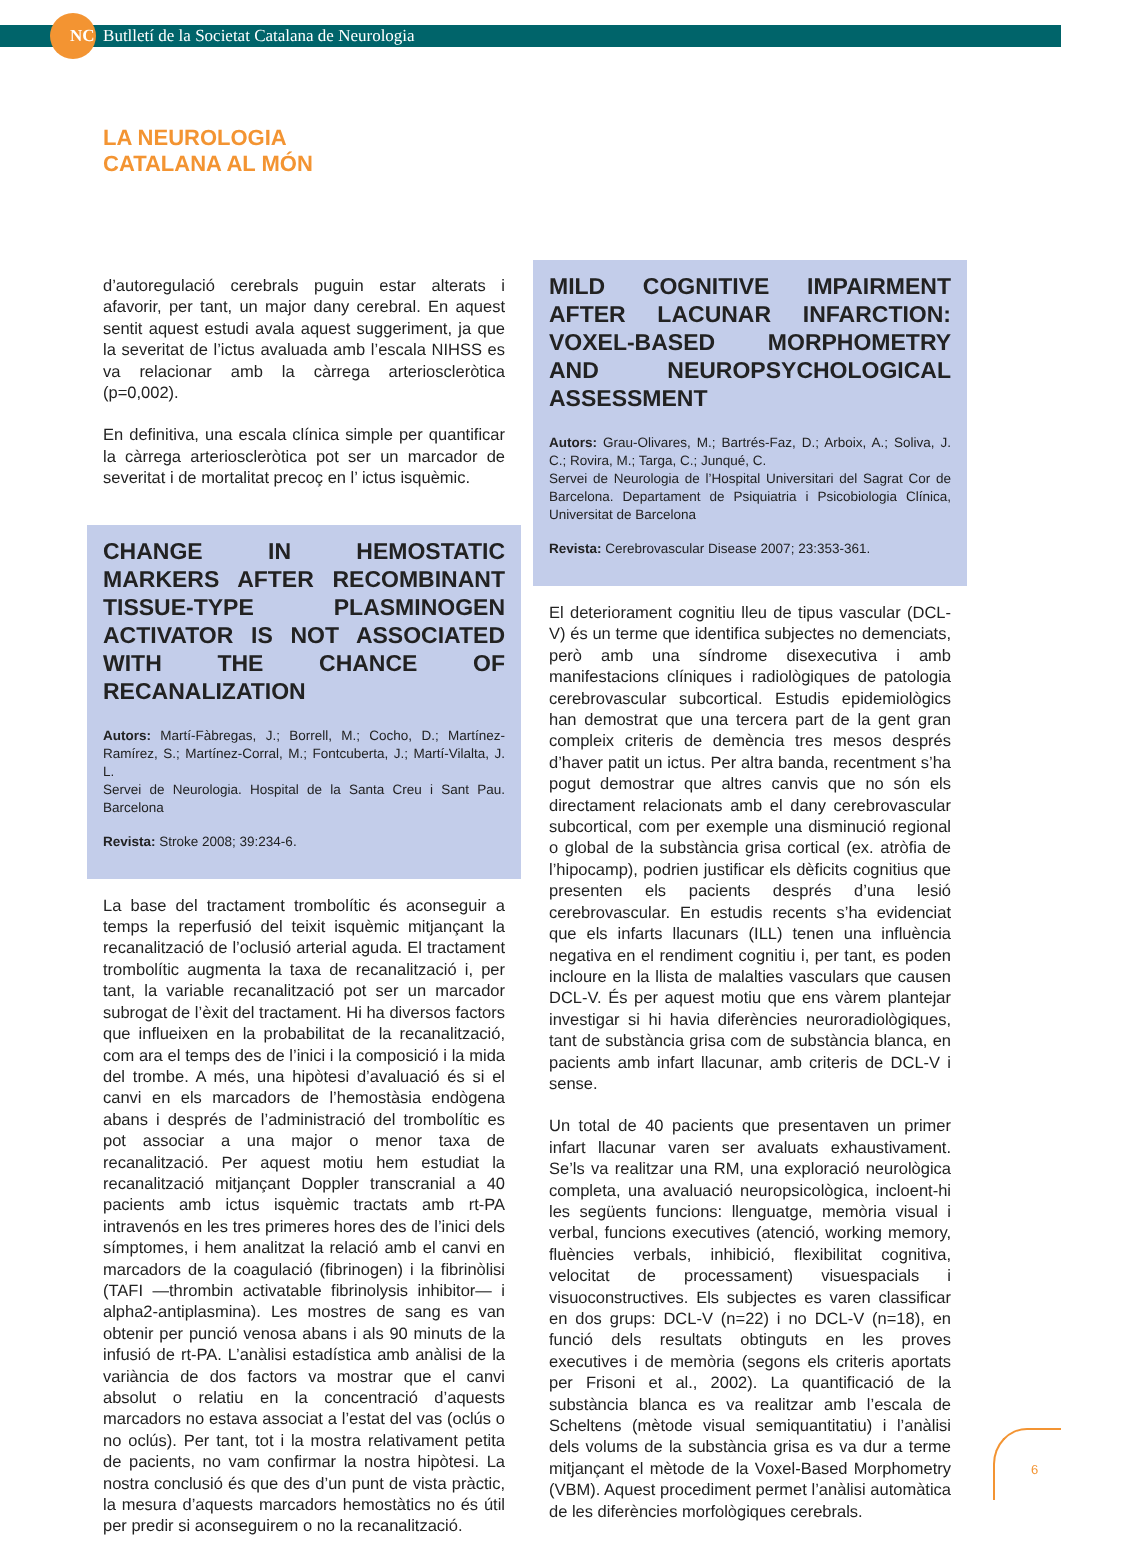NC Butlletí de la Societat Catalana de Neurologia
LA NEUROLOGIA
CATALANA AL MÓN
d’autoregulació cerebrals puguin estar alterats i afavorir, per tant, un major dany cerebral. En aquest sentit aquest estudi avala aquest suggeriment, ja que la severitat de l’ictus avaluada amb l’escala NIHSS es va relacionar amb la càrrega arterioscleròtica (p=0,002).
En definitiva, una escala clínica simple per quantificar la càrrega arterioscleròtica pot ser un marcador de severitat i de mortalitat precoç en l’ ictus isquèmic.
CHANGE IN HEMOSTATIC MARKERS AFTER RECOMBINANT TISSUE-TYPE PLASMINOGEN ACTIVATOR IS NOT ASSOCIATED WITH THE CHANCE OF RECANALIZATION
Autors: Martí-Fàbregas, J.; Borrell, M.; Cocho, D.; Martínez-Ramírez, S.; Martínez-Corral, M.; Fontcuberta, J.; Martí-Vilalta, J. L.
Servei de Neurologia. Hospital de la Santa Creu i Sant Pau. Barcelona
Revista: Stroke 2008; 39:234-6.
La base del tractament trombolític és aconseguir a temps la reperfusió del teixit isquèmic mitjançant la recanalització de l’oclusió arterial aguda. El tractament trombolític augmenta la taxa de recanalització i, per tant, la variable recanalització pot ser un marcador subrogat de l’èxit del tractament. Hi ha diversos factors que influeixen en la probabilitat de la recanalització, com ara el temps des de l’inici i la composició i la mida del trombe. A més, una hipòtesi d’avaluació és si el canvi en els marcadors de l’hemostàsia endògena abans i després de l’administració del trombolític es pot associar a una major o menor taxa de recanalització. Per aquest motiu hem estudiat la recanalització mitjançant Doppler transcranial a 40 pacients amb ictus isquèmic tractats amb rt-PA intravenós en les tres primeres hores des de l’inici dels símptomes, i hem analitzat la relació amb el canvi en marcadors de la coagulació (fibrinogen) i la fibrinòlisi (TAFI —thrombin activatable fibrinolysis inhibitor— i alpha2-antiplasmina). Les mostres de sang es van obtenir per punció venosa abans i als 90 minuts de la infusió de rt-PA. L’anàlisi estadística amb anàlisi de la variància de dos factors va mostrar que el canvi absolut o relatiu en la concentració d’aquests marcadors no estava associat a l’estat del vas (oclús o no oclús). Per tant, tot i la mostra relativament petita de pacients, no vam confirmar la nostra hipòtesi. La nostra conclusió és que des d’un punt de vista pràctic, la mesura d’aquests marcadors hemostàtics no és útil per predir si aconseguirem o no la recanalització.
MILD COGNITIVE IMPAIRMENT AFTER LACUNAR INFARCTION: VOXEL-BASED MORPHOMETRY AND NEUROPSYCHOLOGICAL ASSESSMENT
Autors: Grau-Olivares, M.; Bartrés-Faz, D.; Arboix, A.; Soliva, J. C.; Rovira, M.; Targa, C.; Junqué, C.
Servei de Neurologia de l’Hospital Universitari del Sagrat Cor de Barcelona. Departament de Psiquiatria i Psicobiologia Clínica, Universitat de Barcelona
Revista: Cerebrovascular Disease 2007; 23:353-361.
El deteriorament cognitiu lleu de tipus vascular (DCL-V) és un terme que identifica subjectes no demenciats, però amb una síndrome disexecutiva i amb manifestacions clíniques i radiològiques de patologia cerebrovascular subcortical. Estudis epidemiològics han demostrat que una tercera part de la gent gran compleix criteris de demència tres mesos després d’haver patit un ictus. Per altra banda, recentment s’ha pogut demostrar que altres canvis que no són els directament relacionats amb el dany cerebrovascular subcortical, com per exemple una disminució regional o global de la substància grisa cortical (ex. atròfia de l’hipocamp), podrien justificar els dèficits cognitius que presenten els pacients després d’una lesió cerebrovascular. En estudis recents s’ha evidenciat que els infarts llacunars (ILL) tenen una influència negativa en el rendiment cognitiu i, per tant, es poden incloure en la llista de malalties vasculars que causen DCL-V. És per aquest motiu que ens vàrem plantejar investigar si hi havia diferències neuroradiològiques, tant de substància grisa com de substància blanca, en pacients amb infart llacunar, amb criteris de DCL-V i sense.
Un total de 40 pacients que presentaven un primer infart llacunar varen ser avaluats exhaustivament. Se’ls va realitzar una RM, una exploració neurològica completa, una avaluació neuropsicològica, incloent-hi les següents funcions: llenguatge, memòria visual i verbal, funcions executives (atenció, working memory, fluències verbals, inhibició, flexibilitat cognitiva, velocitat de processament) visuespacials i visuoconstructives. Els subjectes es varen classificar en dos grups: DCL-V (n=22) i no DCL-V (n=18), en funció dels resultats obtinguts en les proves executives i de memòria (segons els criteris aportats per Frisoni et al., 2002). La quantificació de la substància blanca es va realitzar amb l’escala de Scheltens (mètode visual semiquantitatiu) i l’anàlisi dels volums de la substància grisa es va dur a terme mitjançant el mètode de la Voxel-Based Morphometry (VBM). Aquest procediment permet l’anàlisi automàtica de les diferències morfològiques cerebrals.
6